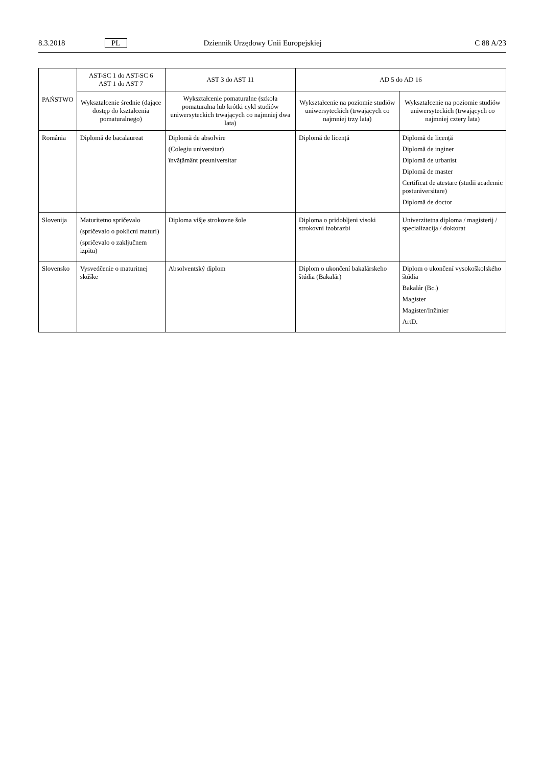8.3.2018 PL Dziennik Urzędowy Unii Europejskiej C 88 A/23
| PAŃSTWO | AST-SC 1 do AST-SC 6 AST 1 do AST 7 | AST 3 do AST 11 | AD 5 do AD 16 | |
| --- | --- | --- | --- | --- |
| | Wykształcenie średnie (dające dostęp do kształcenia pomaturalnego) | Wykształcenie pomaturalne (szkoła pomaturalna lub krótki cykl studiów uniwersyteckich trwających co najmniej dwa lata) | Wykształcenie na poziomie studiów uniwersyteckich (trwających co najmniej trzy lata) | Wykształcenie na poziomie studiów uniwersyteckich (trwających co najmniej cztery lata) |
| România | Diplomă de bacalaureat | Diplomă de absolvire (Colegiu universitar) învățământ preuniversitar | Diplomă de licență | Diplomă de licență Diplomă de inginer Diplomă de urbanist Diplomă de master Certificat de atestare (studii academic postuniversitare) Diplomă de doctor |
| Slovenija | Maturitetno spričevalo (spričevalo o poklicni maturi) (spričevalo o zaključnem izpitu) | Diploma višje strokovne šole | Diploma o pridobljeni visoki strokovni izobrazbi | Univerzitetna diploma / magisterij / specializacija / doktorat |
| Slovensko | Vysvedčenie o maturitnej skúške | Absolventský diplom | Diplom o ukončení bakalárskeho štúdia (Bakalár) | Diplom o ukončení vysokoškolského štúdia Bakalár (Bc.) Magister Magister/Inžinier ArtD. |